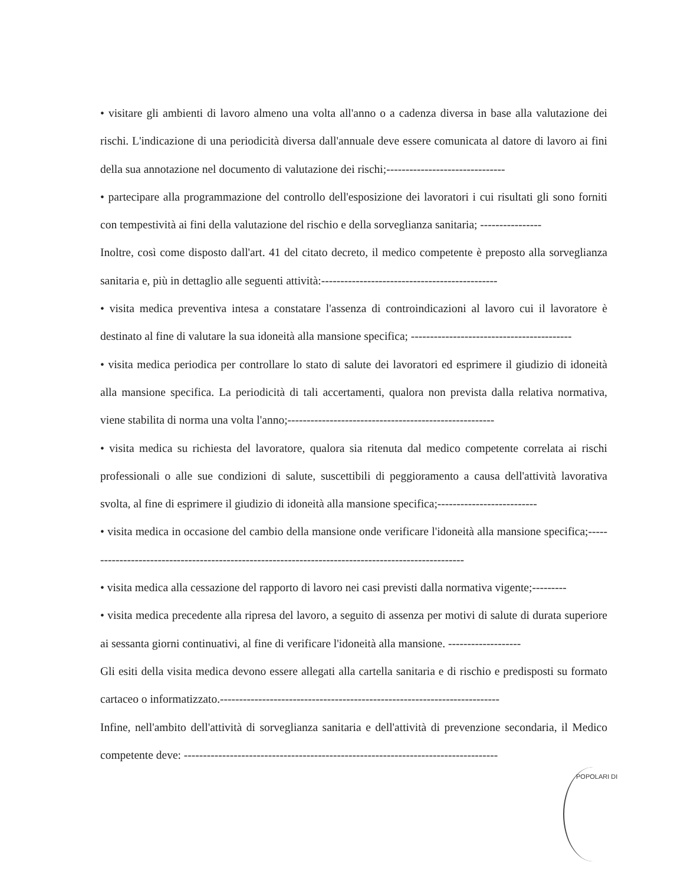• visitare gli ambienti di lavoro almeno una volta all'anno o a cadenza diversa in base alla valutazione dei rischi. L'indicazione di una periodicità diversa dall'annuale deve essere comunicata al datore di lavoro ai fini della sua annotazione nel documento di valutazione dei rischi;-------------------------------
• partecipare alla programmazione del controllo dell'esposizione dei lavoratori i cui risultati gli sono forniti con tempestività ai fini della valutazione del rischio e della sorveglianza sanitaria; ----------------
Inoltre, così come disposto dall'art. 41 del citato decreto, il medico competente è preposto alla sorveglianza sanitaria e, più in dettaglio alle seguenti attività:----------------------------------------------
• visita medica preventiva intesa a constatare l'assenza di controindicazioni al lavoro cui il lavoratore è destinato al fine di valutare la sua idoneità alla mansione specifica; ------------------------------------------
• visita medica periodica per controllare lo stato di salute dei lavoratori ed esprimere il giudizio di idoneità alla mansione specifica. La periodicità di tali accertamenti, qualora non prevista dalla relativa normativa, viene stabilita di norma una volta l'anno;------------------------------------------------------
• visita medica su richiesta del lavoratore, qualora sia ritenuta dal medico competente correlata ai rischi professionali o alle sue condizioni di salute, suscettibili di peggioramento a causa dell'attività lavorativa svolta, al fine di esprimere il giudizio di idoneità alla mansione specifica;--------------------------
• visita medica in occasione del cambio della mansione onde verificare l'idoneità alla mansione specifica;----------------------------------------------------------------------------------------------------
• visita medica alla cessazione del rapporto di lavoro nei casi previsti dalla normativa vigente;---------
• visita medica precedente alla ripresa del lavoro, a seguito di assenza per motivi di salute di durata superiore ai sessanta giorni continuativi, al fine di verificare l'idoneità alla mansione. -------------------
Gli esiti della visita medica devono essere allegati alla cartella sanitaria e di rischio e predisposti su formato cartaceo o informatizzato.-------------------------------------------------------------------------
Infine, nell'ambito dell'attività di sorveglianza sanitaria e dell'attività di prevenzione secondaria, il Medico competente deve: ----------------------------------------------------------------------------------
POPOLARI DI